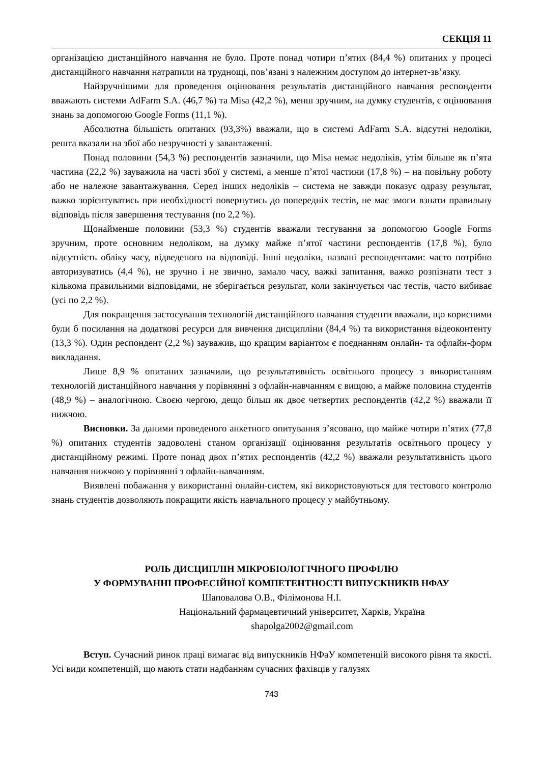СЕКЦІЯ 11
організацією дистанційного навчання не було. Проте понад чотири п’ятих (84,4 %) опитаних у процесі дистанційного навчання натрапили на труднощі, пов’язані з належним доступом до інтернет-зв’язку.
Найзручнішими для проведення оцінювання результатів дистанційного навчання респонденти вважають системи AdFarm S.A. (46,7 %) та Misa (42,2 %), менш зручним, на думку студентів, є оцінювання знань за допомогою Google Forms (11,1 %).
Абсолютна більшість опитаних (93,3%) вважали, що в системі AdFarm S.A. відсутні недоліки, решта вказали на збої або незручності у завантаженні.
Понад половини (54,3 %) респондентів зазначили, що Misa немає недоліків, утім більше як п’ята частина (22,2 %) зауважила на часті збої у системі, а менше п’ятої частини (17,8 %) – на повільну роботу або не належне завантажування. Серед інших недоліків – система не завжди показує одразу результат, важко зорієнтуватись при необхідності повернутись до попередніх тестів, не має змоги взнати правильну відповідь після завершення тестування (по 2,2 %).
Щонайменше половини (53,3 %) студентів вважали тестування за допомогою Google Forms зручним, проте основним недоліком, на думку майже п’ятої частини респондентів (17,8 %), було відсутність обліку часу, відведеного на відповіді. Інші недоліки, названі респондентами: часто потрібно авторизуватись (4,4 %), не зручно і не звично, замало часу, важкі запитання, важко розпізнати тест з кількома правильними відповідями, не зберігається результат, коли закінчується час тестів, часто вибиває (усі по 2,2 %).
Для покращення застосування технологій дистанційного навчання студенти вважали, що корисними були б посилання на додаткові ресурси для вивчення дисципліни (84,4 %) та використання відеоконтенту (13,3 %). Один респондент (2,2 %) зауважив, що кращим варіантом є поєднанням онлайн- та офлайн-форм викладання.
Лише 8,9 % опитаних зазначили, що результативність освітнього процесу з використанням технологій дистанційного навчання у порівнянні з офлайн-навчанням є вищою, а майже половина студентів (48,9 %) – аналогічною. Своєю чергою, дещо більш як двоє четвертих респондентів (42,2 %) вважали її нижчою.
Висновки. За даними проведеного анкетного опитування з’ясовано, що майже чотири п’ятих (77,8 %) опитаних студентів задоволені станом організації оцінювання результатів освітнього процесу у дистанційному режимі. Проте понад двох п’ятих респондентів (42,2 %) вважали результативність цього навчання нижчою у порівнянні з офлайн-навчанням.
Виявлені побажання у використанні онлайн-систем, які використовуються для тестового контролю знань студентів дозволяють покращити якість навчального процесу у майбутньому.
РОЛЬ ДИСЦИПЛІН МІКРОБІОЛОГІЧНОГО ПРОФІЛЮ
У ФОРМУВАННІ ПРОФЕСІЙНОЇ КОМПЕТЕНТНОСТІ ВИПУСКНИКІВ НФАУ
Шаповалова О.В., Філімонова Н.І.
Національний фармацевтичний університет, Харків, Україна
shapolga2002@gmail.com
Вступ. Сучасний ринок праці вимагає від випускників НФаУ компетенцій високого рівня та якості. Усі види компетенцій, що мають стати надбанням сучасних фахівців у галузях
743